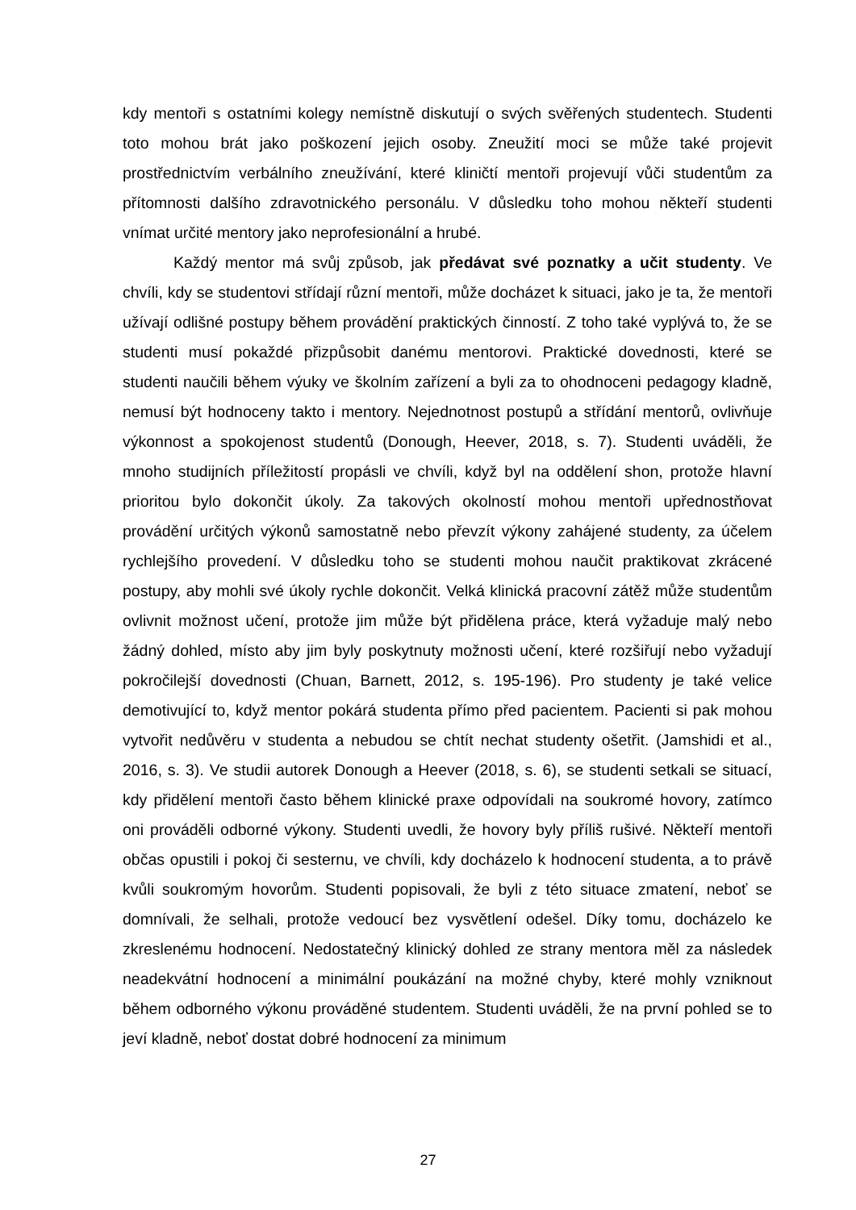kdy mentoři s ostatními kolegy nemístně diskutují o svých svěřených studentech. Studenti toto mohou brát jako poškození jejich osoby. Zneužití moci se může také projevit prostřednictvím verbálního zneužívání, které kliničtí mentoři projevují vůči studentům za přítomnosti dalšího zdravotnického personálu. V důsledku toho mohou někteří studenti vnímat určité mentory jako neprofesionální a hrubé.
Každý mentor má svůj způsob, jak předávat své poznatky a učit studenty. Ve chvíli, kdy se studentovi střídají různí mentoři, může docházet k situaci, jako je ta, že mentoři užívají odlišné postupy během provádění praktických činností. Z toho také vyplývá to, že se studenti musí pokaždé přizpůsobit danému mentorovi. Praktické dovednosti, které se studenti naučili během výuky ve školním zařízení a byli za to ohodnoceni pedagogy kladně, nemusí být hodnoceny takto i mentory. Nejednotnost postupů a střídání mentorů, ovlivňuje výkonnost a spokojenost studentů (Donough, Heever, 2018, s. 7). Studenti uváděli, že mnoho studijních příležitostí propásli ve chvíli, když byl na oddělení shon, protože hlavní prioritou bylo dokončit úkoly. Za takových okolností mohou mentoři upřednostňovat provádění určitých výkonů samostatně nebo převzít výkony zahájené studenty, za účelem rychlejšího provedení. V důsledku toho se studenti mohou naučit praktikovat zkrácené postupy, aby mohli své úkoly rychle dokončit. Velká klinická pracovní zátěž může studentům ovlivnit možnost učení, protože jim může být přidělena práce, která vyžaduje malý nebo žádný dohled, místo aby jim byly poskytnuty možnosti učení, které rozšiřují nebo vyžadují pokročilejší dovednosti (Chuan, Barnett, 2012, s. 195-196). Pro studenty je také velice demotivující to, když mentor pokárá studenta přímo před pacientem. Pacienti si pak mohou vytvořit nedůvěru v studenta a nebudou se chtít nechat studenty ošetřit. (Jamshidi et al., 2016, s. 3). Ve studii autorek Donough a Heever (2018, s. 6), se studenti setkali se situací, kdy přidělení mentoři často během klinické praxe odpovídali na soukromé hovory, zatímco oni prováděli odborné výkony. Studenti uvedli, že hovory byly příliš rušivé. Někteří mentoři občas opustili i pokoj či sesternu, ve chvíli, kdy docházelo k hodnocení studenta, a to právě kvůli soukromým hovorům. Studenti popisovali, že byli z této situace zmatení, neboť se domnívali, že selhali, protože vedoucí bez vysvětlení odešel. Díky tomu, docházelo ke zkreslenému hodnocení. Nedostatečný klinický dohled ze strany mentora měl za následek neadekvátní hodnocení a minimální poukázání na možné chyby, které mohly vzniknout během odborného výkonu prováděné studentem. Studenti uváděli, že na první pohled se to jeví kladně, neboť dostat dobré hodnocení za minimum
27